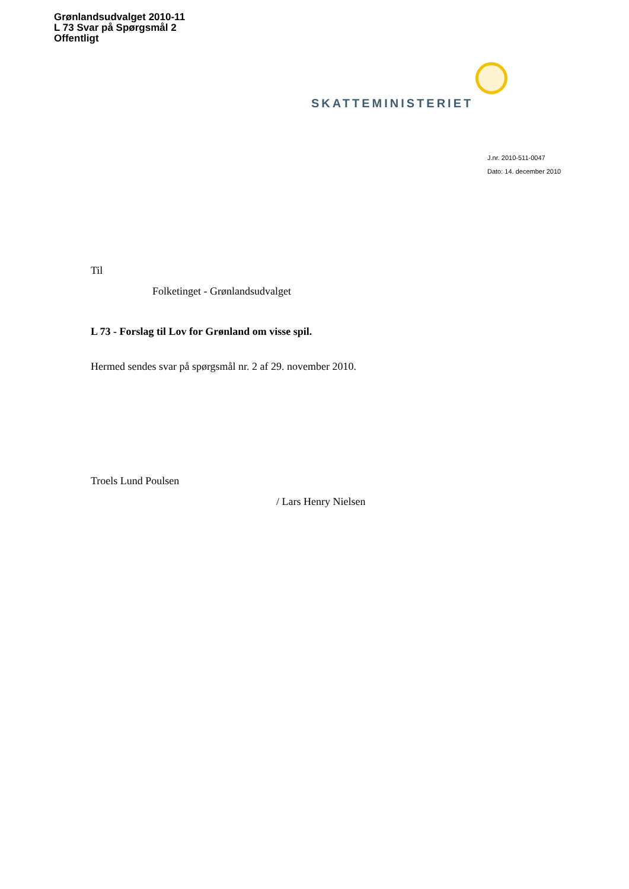Grønlandsudvalget 2010-11
L 73 Svar på Spørgsmål 2
Offentligt
SKATTEMINISTERIET
J.nr. 2010-511-0047
Dato: 14. december 2010
Til
Folketinget - Grønlandsudvalget
L 73 - Forslag til Lov for Grønland om visse spil.
Hermed sendes svar på spørgsmål nr. 2 af 29. november 2010.
Troels Lund Poulsen
/ Lars Henry Nielsen